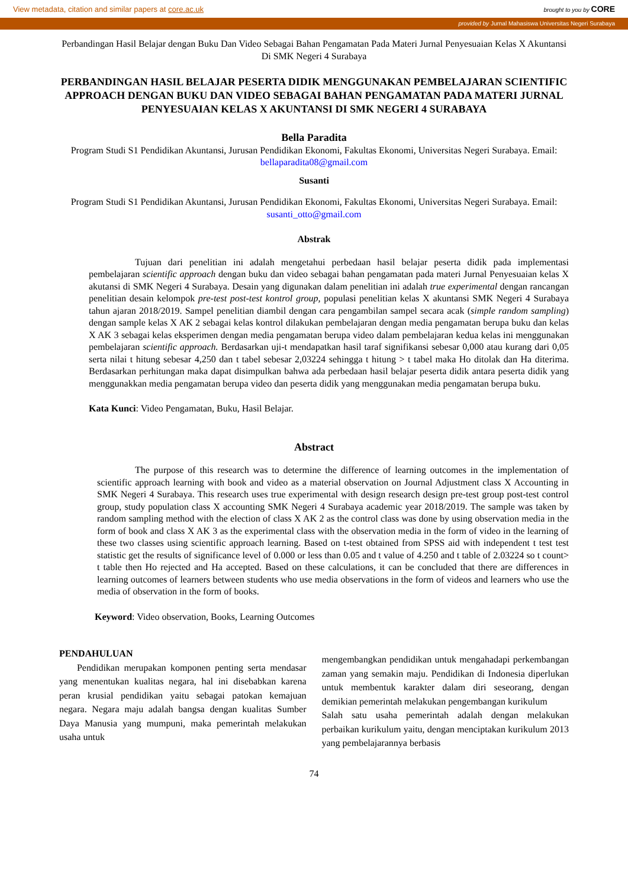View metadata, citation and similar papers at core.ac.uk brought to you by CORE
provided by Jurnal Mahasiswa Universitas Negeri Surabaya
Perbandingan Hasil Belajar dengan Buku Dan Video Sebagai Bahan Pengamatan Pada Materi Jurnal Penyesuaian Kelas X Akuntansi Di SMK Negeri 4 Surabaya
PERBANDINGAN HASIL BELAJAR PESERTA DIDIK MENGGUNAKAN PEMBELAJARAN SCIENTIFIC APPROACH DENGAN BUKU DAN VIDEO SEBAGAI BAHAN PENGAMATAN PADA MATERI JURNAL PENYESUAIAN KELAS X AKUNTANSI DI SMK NEGERI 4 SURABAYA
Bella Paradita
Program Studi S1 Pendidikan Akuntansi, Jurusan Pendidikan Ekonomi, Fakultas Ekonomi, Universitas Negeri Surabaya. Email: bellaparadita08@gmail.com
Susanti
Program Studi S1 Pendidikan Akuntansi, Jurusan Pendidikan Ekonomi, Fakultas Ekonomi, Universitas Negeri Surabaya. Email: susanti_otto@gmail.com
Abstrak
Tujuan dari penelitian ini adalah mengetahui perbedaan hasil belajar peserta didik pada implementasi pembelajaran scientific approach dengan buku dan video sebagai bahan pengamatan pada materi Jurnal Penyesuaian kelas X akutansi di SMK Negeri 4 Surabaya. Desain yang digunakan dalam penelitian ini adalah true experimental dengan rancangan penelitian desain kelompok pre-test post-test kontrol group, populasi penelitian kelas X akuntansi SMK Negeri 4 Surabaya tahun ajaran 2018/2019. Sampel penelitian diambil dengan cara pengambilan sampel secara acak (simple random sampling) dengan sample kelas X AK 2 sebagai kelas kontrol dilakukan pembelajaran dengan media pengamatan berupa buku dan kelas X AK 3 sebagai kelas eksperimen dengan media pengamatan berupa video dalam pembelajaran kedua kelas ini menggunakan pembelajaran scientific approach. Berdasarkan uji-t mendapatkan hasil taraf signifikansi sebesar 0,000 atau kurang dari 0,05 serta nilai t hitung sebesar 4,250 dan t tabel sebesar 2,03224 sehingga t hitung > t tabel maka Ho ditolak dan Ha diterima. Berdasarkan perhitungan maka dapat disimpulkan bahwa ada perbedaan hasil belajar peserta didik antara peserta didik yang menggunakkan media pengamatan berupa video dan peserta didik yang menggunakan media pengamatan berupa buku.
Kata Kunci: Video Pengamatan, Buku, Hasil Belajar.
Abstract
The purpose of this research was to determine the difference of learning outcomes in the implementation of scientific approach learning with book and video as a material observation on Journal Adjustment class X Accounting in SMK Negeri 4 Surabaya. This research uses true experimental with design research design pre-test group post-test control group, study population class X accounting SMK Negeri 4 Surabaya academic year 2018/2019. The sample was taken by random sampling method with the election of class X AK 2 as the control class was done by using observation media in the form of book and class X AK 3 as the experimental class with the observation media in the form of video in the learning of these two classes using scientific approach learning. Based on t-test obtained from SPSS aid with independent t test test statistic get the results of significance level of 0.000 or less than 0.05 and t value of 4.250 and t table of 2.03224 so t count> t table then Ho rejected and Ha accepted. Based on these calculations, it can be concluded that there are differences in learning outcomes of learners between students who use media observations in the form of videos and learners who use the media of observation in the form of books.
Keyword: Video observation, Books, Learning Outcomes
PENDAHULUAN
Pendidikan merupakan komponen penting serta mendasar yang menentukan kualitas negara, hal ini disebabkan karena peran krusial pendidikan yaitu sebagai patokan kemajuan negara. Negara maju adalah bangsa dengan kualitas Sumber Daya Manusia yang mumpuni, maka pemerintah melakukan usaha untuk
mengembangkan pendidikan untuk mengahadapi perkembangan zaman yang semakin maju. Pendidikan di Indonesia diperlukan untuk membentuk karakter dalam diri seseorang, dengan demikian pemerintah melakukan pengembangan kurikulum
Salah satu usaha pemerintah adalah dengan melakukan perbaikan kurikulum yaitu, dengan menciptakan kurikulum 2013 yang pembelajarannya berbasis
74